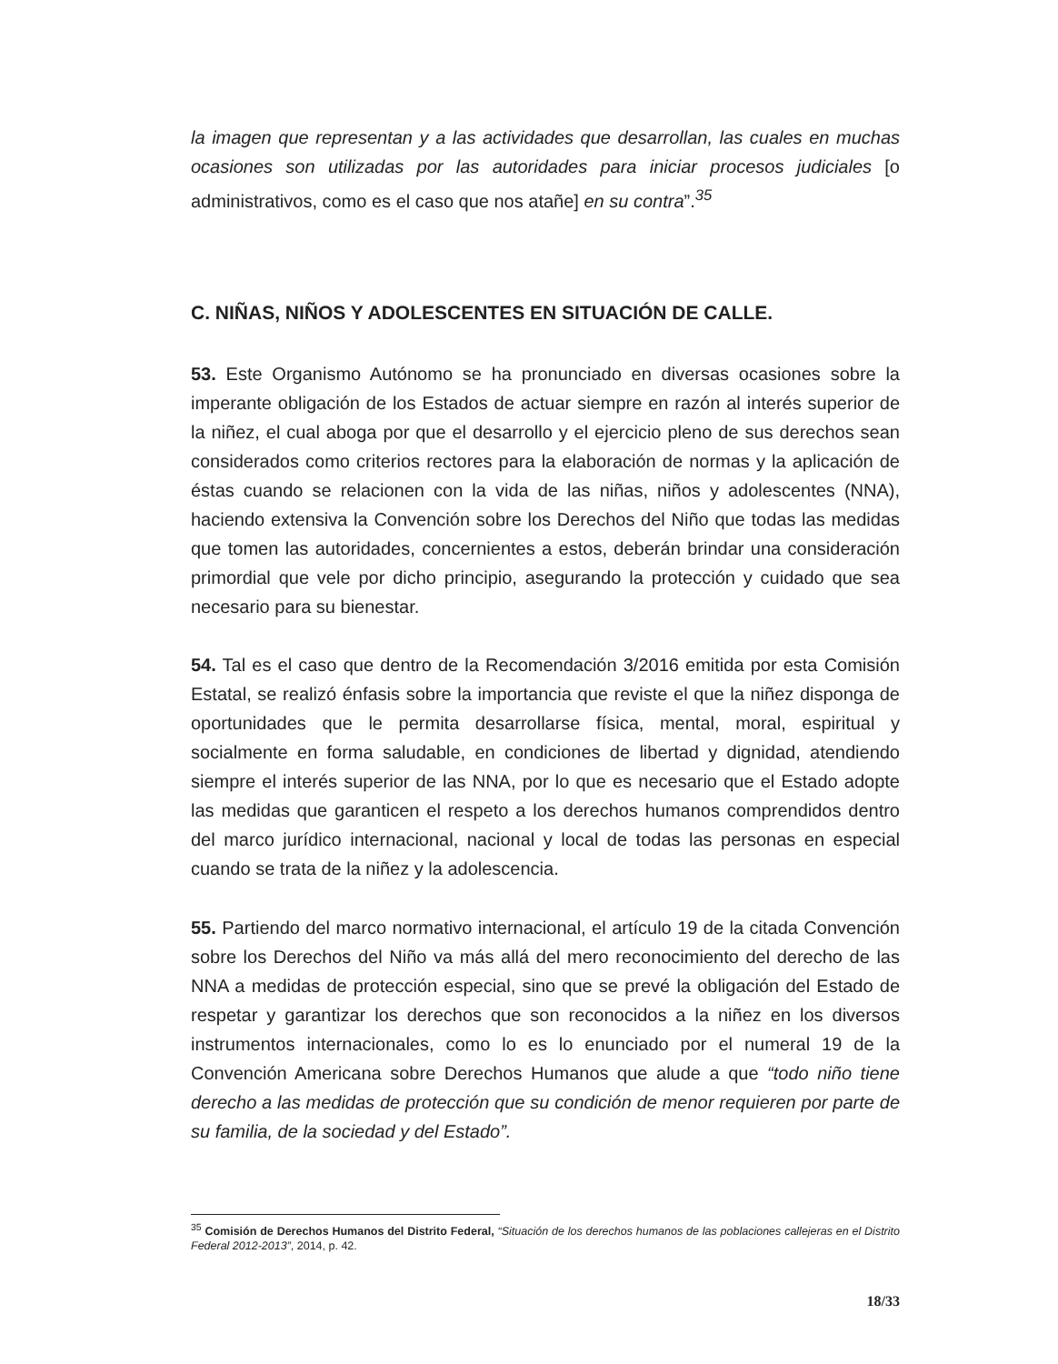la imagen que representan y a las actividades que desarrollan, las cuales en muchas ocasiones son utilizadas por las autoridades para iniciar procesos judiciales [o administrativos, como es el caso que nos atañe] en su contra”.<sup>35</sup>
C. NIÑAS, NIÑOS Y ADOLESCENTES EN SITUACIÓN DE CALLE.
53. Este Organismo Autónomo se ha pronunciado en diversas ocasiones sobre la imperante obligación de los Estados de actuar siempre en razón al interés superior de la niñez, el cual aboga por que el desarrollo y el ejercicio pleno de sus derechos sean considerados como criterios rectores para la elaboración de normas y la aplicación de éstas cuando se relacionen con la vida de las niñas, niños y adolescentes (NNA), haciendo extensiva la Convención sobre los Derechos del Niño que todas las medidas que tomen las autoridades, concernientes a estos, deberán brindar una consideración primordial que vele por dicho principio, asegurando la protección y cuidado que sea necesario para su bienestar.
54. Tal es el caso que dentro de la Recomendación 3/2016 emitida por esta Comisión Estatal, se realizó énfasis sobre la importancia que reviste el que la niñez disponga de oportunidades que le permita desarrollarse física, mental, moral, espiritual y socialmente en forma saludable, en condiciones de libertad y dignidad, atendiendo siempre el interés superior de las NNA, por lo que es necesario que el Estado adopte las medidas que garanticen el respeto a los derechos humanos comprendidos dentro del marco jurídico internacional, nacional y local de todas las personas en especial cuando se trata de la niñez y la adolescencia.
55. Partiendo del marco normativo internacional, el artículo 19 de la citada Convención sobre los Derechos del Niño va más allá del mero reconocimiento del derecho de las NNA a medidas de protección especial, sino que se prevé la obligación del Estado de respetar y garantizar los derechos que son reconocidos a la niñez en los diversos instrumentos internacionales, como lo es lo enunciado por el numeral 19 de la Convención Americana sobre Derechos Humanos que alude a que “todo niño tiene derecho a las medidas de protección que su condición de menor requieren por parte de su familia, de la sociedad y del Estado”.
<sup>35</sup> Comisión de Derechos Humanos del Distrito Federal, “Situación de los derechos humanos de las poblaciones callejeras en el Distrito Federal 2012-2013”, 2014, p. 42.
18/33